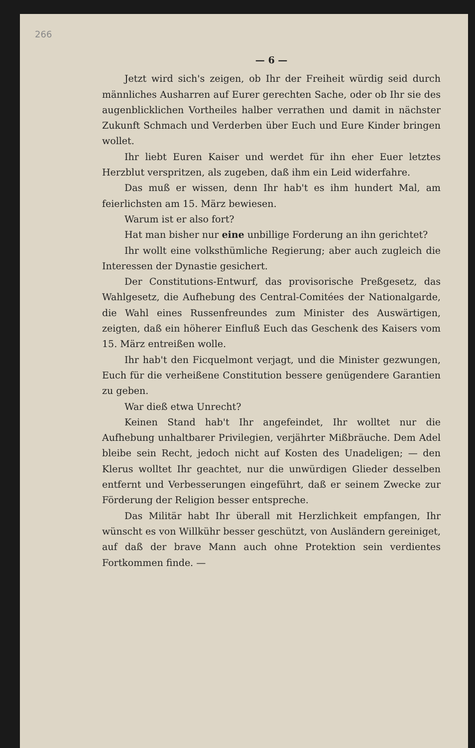266
— 6 —
Jetzt wird sich's zeigen, ob Ihr der Freiheit würdig seid durch männliches Ausharren auf Eurer gerechten Sache, oder ob Ihr sie des augenblicklichen Vortheiles halber verrathen und damit in nächster Zukunft Schmach und Verderben über Euch und Eure Kinder bringen wollet.
Ihr liebt Euren Kaiser und werdet für ihn eher Euer letztes Herzblut verspritzen, als zugeben, daß ihm ein Leid widerfahre.
Das muß er wissen, denn Ihr hab't es ihm hundert Mal, am feierlichsten am 15. März bewiesen.
Warum ist er also fort?
Hat man bisher nur eine unbillige Forderung an ihn gerichtet?
Ihr wollt eine volksthümliche Regierung; aber auch zugleich die Interessen der Dynastie gesichert.
Der Constitutions-Entwurf, das provisorische Preßgesetz, das Wahlgesetz, die Aufhebung des Central-Comitées der Nationalgarde, die Wahl eines Russenfreundes zum Minister des Auswärtigen, zeigten, daß ein höherer Einfluß Euch das Geschenk des Kaisers vom 15. März entreißen wolle.
Ihr hab't den Ficquelmont verjagt, und die Minister gezwungen, Euch für die verheißene Constitution bessere genügendere Garantien zu geben.
War dieß etwa Unrecht?
Keinen Stand hab't Ihr angefeindet, Ihr wolltet nur die Aufhebung unhaltbarer Privilegien, verjährter Mißbräuche. Dem Adel bleibe sein Recht, jedoch nicht auf Kosten des Unadeligen; — den Klerus wolltet Ihr geachtet, nur die unwürdigen Glieder desselben entfernt und Verbesserungen eingeführt, daß er seinem Zwecke zur Förderung der Religion besser entspreche.
Das Militär habt Ihr überall mit Herzlichkeit empfangen, Ihr wünscht es von Willkühr besser geschützt, von Ausländern gereiniget, auf daß der brave Mann auch ohne Protektion sein verdientes Fortkommen finde. —